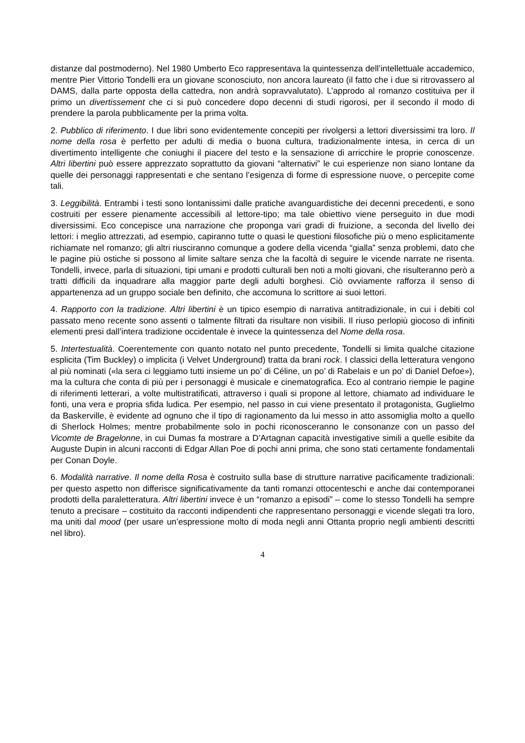distanze dal postmoderno). Nel 1980 Umberto Eco rappresentava la quintessenza dell’intellettuale accademico, mentre Pier Vittorio Tondelli era un giovane sconosciuto, non ancora laureato (il fatto che i due si ritrovassero al DAMS, dalla parte opposta della cattedra, non andrà sopravvalutato). L’approdo al romanzo costituiva per il primo un divertissement che ci si può concedere dopo decenni di studi rigorosi, per il secondo il modo di prendere la parola pubblicamente per la prima volta.
2. Pubblico di riferimento. I due libri sono evidentemente concepiti per rivolgersi a lettori diversissimi tra loro. Il nome della rosa è perfetto per adulti di media o buona cultura, tradizionalmente intesa, in cerca di un divertimento intelligente che coniughi il piacere del testo e la sensazione di arricchire le proprie conoscenze. Altri libertini può essere apprezzato soprattutto da giovani “alternativi” le cui esperienze non siano lontane da quelle dei personaggi rappresentati e che sentano l’esigenza di forme di espressione nuove, o percepite come tali.
3. Leggibilità. Entrambi i testi sono lontanissimi dalle pratiche avanguardistiche dei decenni precedenti, e sono costruiti per essere pienamente accessibili al lettore-tipo; ma tale obiettivo viene perseguito in due modi diversissimi. Eco concepisce una narrazione che proponga vari gradi di fruizione, a seconda del livello dei lettori: i meglio attrezzati, ad esempio, capiranno tutte o quasi le questioni filosofiche più o meno esplicitamente richiamate nel romanzo; gli altri riusciranno comunque a godere della vicenda “gialla” senza problemi, dato che le pagine più ostiche si possono al limite saltare senza che la facoltà di seguire le vicende narrate ne risenta. Tondelli, invece, parla di situazioni, tipi umani e prodotti culturali ben noti a molti giovani, che risulteranno però a tratti difficili da inquadrare alla maggior parte degli adulti borghesi. Ciò ovviamente rafforza il senso di appartenenza ad un gruppo sociale ben definito, che accomuna lo scrittore ai suoi lettori.
4. Rapporto con la tradizione. Altri libertini è un tipico esempio di narrativa antitradizionale, in cui i debiti col passato meno recente sono assenti o talmente filtrati da risultare non visibili. Il riuso perlopiù giocoso di infiniti elementi presi dall’intera tradizione occidentale è invece la quintessenza del Nome della rosa.
5. Intertestualità. Coerentemente con quanto notato nel punto precedente, Tondelli si limita qualche citazione esplicita (Tim Buckley) o implicita (i Velvet Underground) tratta da brani rock. I classici della letteratura vengono al più nominati («la sera ci leggiamo tutti insieme un po’ di Céline, un po’ di Rabelais e un po’ di Daniel Defoe»), ma la cultura che conta di più per i personaggi è musicale e cinematografica. Eco al contrario riempie le pagine di riferimenti letterari, a volte multistratificati, attraverso i quali si propone al lettore, chiamato ad individuare le fonti, una vera e propria sfida ludica. Per esempio, nel passo in cui viene presentato il protagonista, Guglielmo da Baskerville, è evidente ad ognuno che il tipo di ragionamento da lui messo in atto assomiglia molto a quello di Sherlock Holmes; mentre probabilmente solo in pochi riconosceranno le consonanze con un passo del Vicomte de Bragelonne, in cui Dumas fa mostrare a D’Artagnan capacità investigative simili a quelle esibite da Auguste Dupin in alcuni racconti di Edgar Allan Poe di pochi anni prima, che sono stati certamente fondamentali per Conan Doyle.
6. Modalità narrative. Il nome della Rosa è costruito sulla base di strutture narrative pacificamente tradizionali: per questo aspetto non differisce significativamente da tanti romanzi ottocenteschi e anche dai contemporanei prodotti della paraletteratura. Altri libertini invece è un “romanzo a episodi” – come lo stesso Tondelli ha sempre tenuto a precisare – costituito da racconti indipendenti che rappresentano personaggi e vicende slegati tra loro, ma uniti dal mood (per usare un’espressione molto di moda negli anni Ottanta proprio negli ambienti descritti nel libro).
4